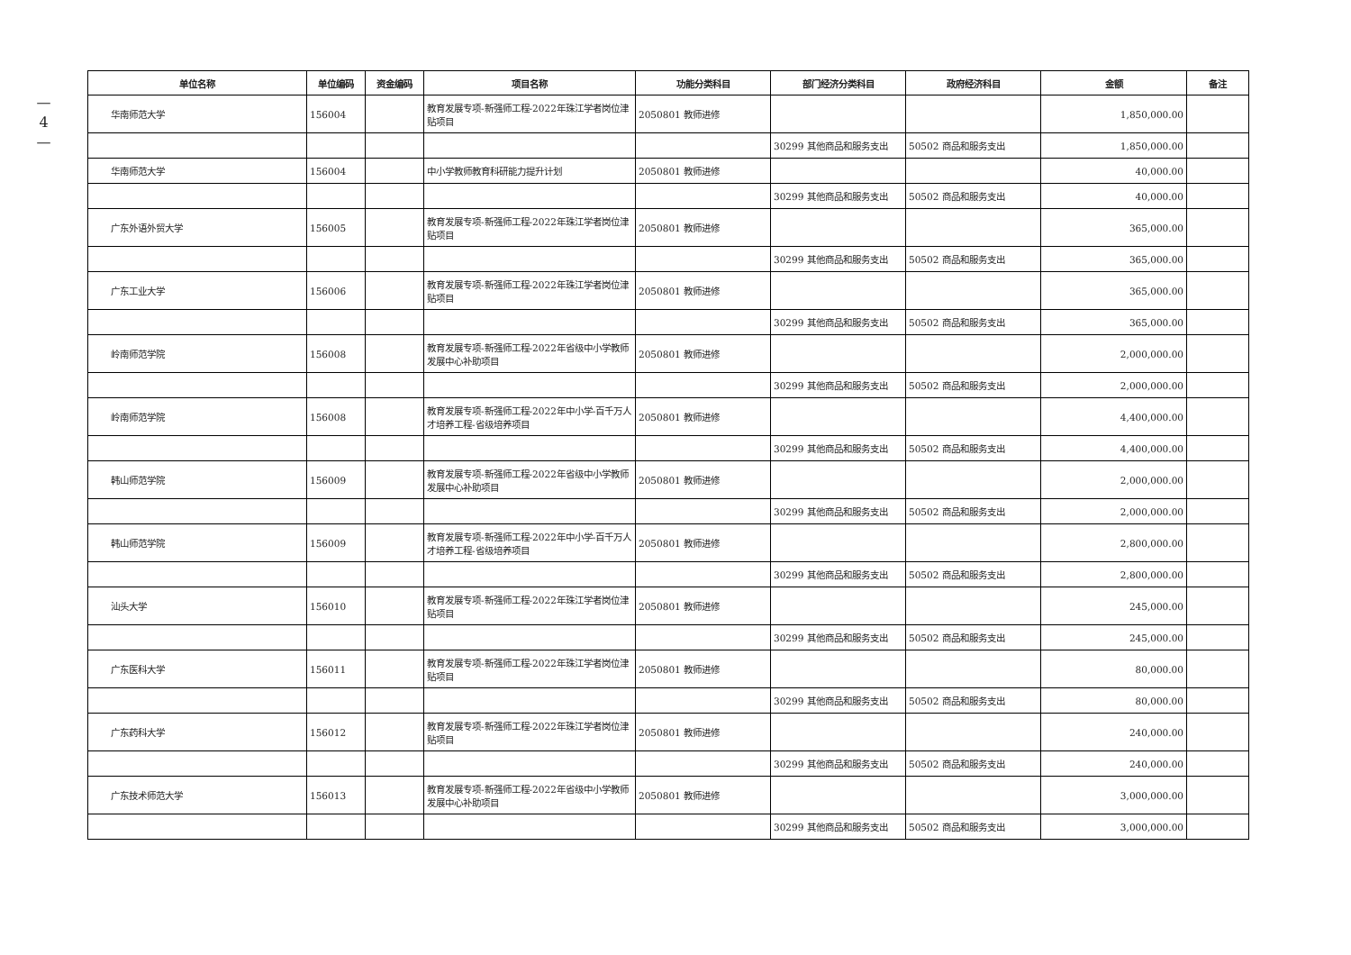—
4
—
| 单位名称 | 单位编码 | 资金编码 | 项目名称 | 功能分类科目 | 部门经济分类科目 | 政府经济科目 | 金额 | 备注 |
| --- | --- | --- | --- | --- | --- | --- | --- | --- |
| 华南师范大学 | 156004 | | 教育发展专项-新强师工程-2022年珠江学者岗位津贴项目 | 2050801 教师进修 | | | 1,850,000.00 | |
| | | | | | 30299 其他商品和服务支出 | 50502 商品和服务支出 | 1,850,000.00 | |
| 华南师范大学 | 156004 | | 中小学教师教育科研能力提升计划 | 2050801 教师进修 | | | 40,000.00 | |
| | | | | | 30299 其他商品和服务支出 | 50502 商品和服务支出 | 40,000.00 | |
| 广东外语外贸大学 | 156005 | | 教育发展专项-新强师工程-2022年珠江学者岗位津贴项目 | 2050801 教师进修 | | | 365,000.00 | |
| | | | | | 30299 其他商品和服务支出 | 50502 商品和服务支出 | 365,000.00 | |
| 广东工业大学 | 156006 | | 教育发展专项-新强师工程-2022年珠江学者岗位津贴项目 | 2050801 教师进修 | | | 365,000.00 | |
| | | | | | 30299 其他商品和服务支出 | 50502 商品和服务支出 | 365,000.00 | |
| 岭南师范学院 | 156008 | | 教育发展专项-新强师工程-2022年省级中小学教师发展中心补助项目 | 2050801 教师进修 | | | 2,000,000.00 | |
| | | | | | 30299 其他商品和服务支出 | 50502 商品和服务支出 | 2,000,000.00 | |
| 岭南师范学院 | 156008 | | 教育发展专项-新强师工程-2022年中小学-百千万人才培养工程-省级培养项目 | 2050801 教师进修 | | | 4,400,000.00 | |
| | | | | | 30299 其他商品和服务支出 | 50502 商品和服务支出 | 4,400,000.00 | |
| 韩山师范学院 | 156009 | | 教育发展专项-新强师工程-2022年省级中小学教师发展中心补助项目 | 2050801 教师进修 | | | 2,000,000.00 | |
| | | | | | 30299 其他商品和服务支出 | 50502 商品和服务支出 | 2,000,000.00 | |
| 韩山师范学院 | 156009 | | 教育发展专项-新强师工程-2022年中小学-百千万人才培养工程-省级培养项目 | 2050801 教师进修 | | | 2,800,000.00 | |
| | | | | | 30299 其他商品和服务支出 | 50502 商品和服务支出 | 2,800,000.00 | |
| 汕头大学 | 156010 | | 教育发展专项-新强师工程-2022年珠江学者岗位津贴项目 | 2050801 教师进修 | | | 245,000.00 | |
| | | | | | 30299 其他商品和服务支出 | 50502 商品和服务支出 | 245,000.00 | |
| 广东医科大学 | 156011 | | 教育发展专项-新强师工程-2022年珠江学者岗位津贴项目 | 2050801 教师进修 | | | 80,000.00 | |
| | | | | | 30299 其他商品和服务支出 | 50502 商品和服务支出 | 80,000.00 | |
| 广东药科大学 | 156012 | | 教育发展专项-新强师工程-2022年珠江学者岗位津贴项目 | 2050801 教师进修 | | | 240,000.00 | |
| | | | | | 30299 其他商品和服务支出 | 50502 商品和服务支出 | 240,000.00 | |
| 广东技术师范大学 | 156013 | | 教育发展专项-新强师工程-2022年省级中小学教师发展中心补助项目 | 2050801 教师进修 | | | 3,000,000.00 | |
| | | | | | 30299 其他商品和服务支出 | 50502 商品和服务支出 | 3,000,000.00 | |